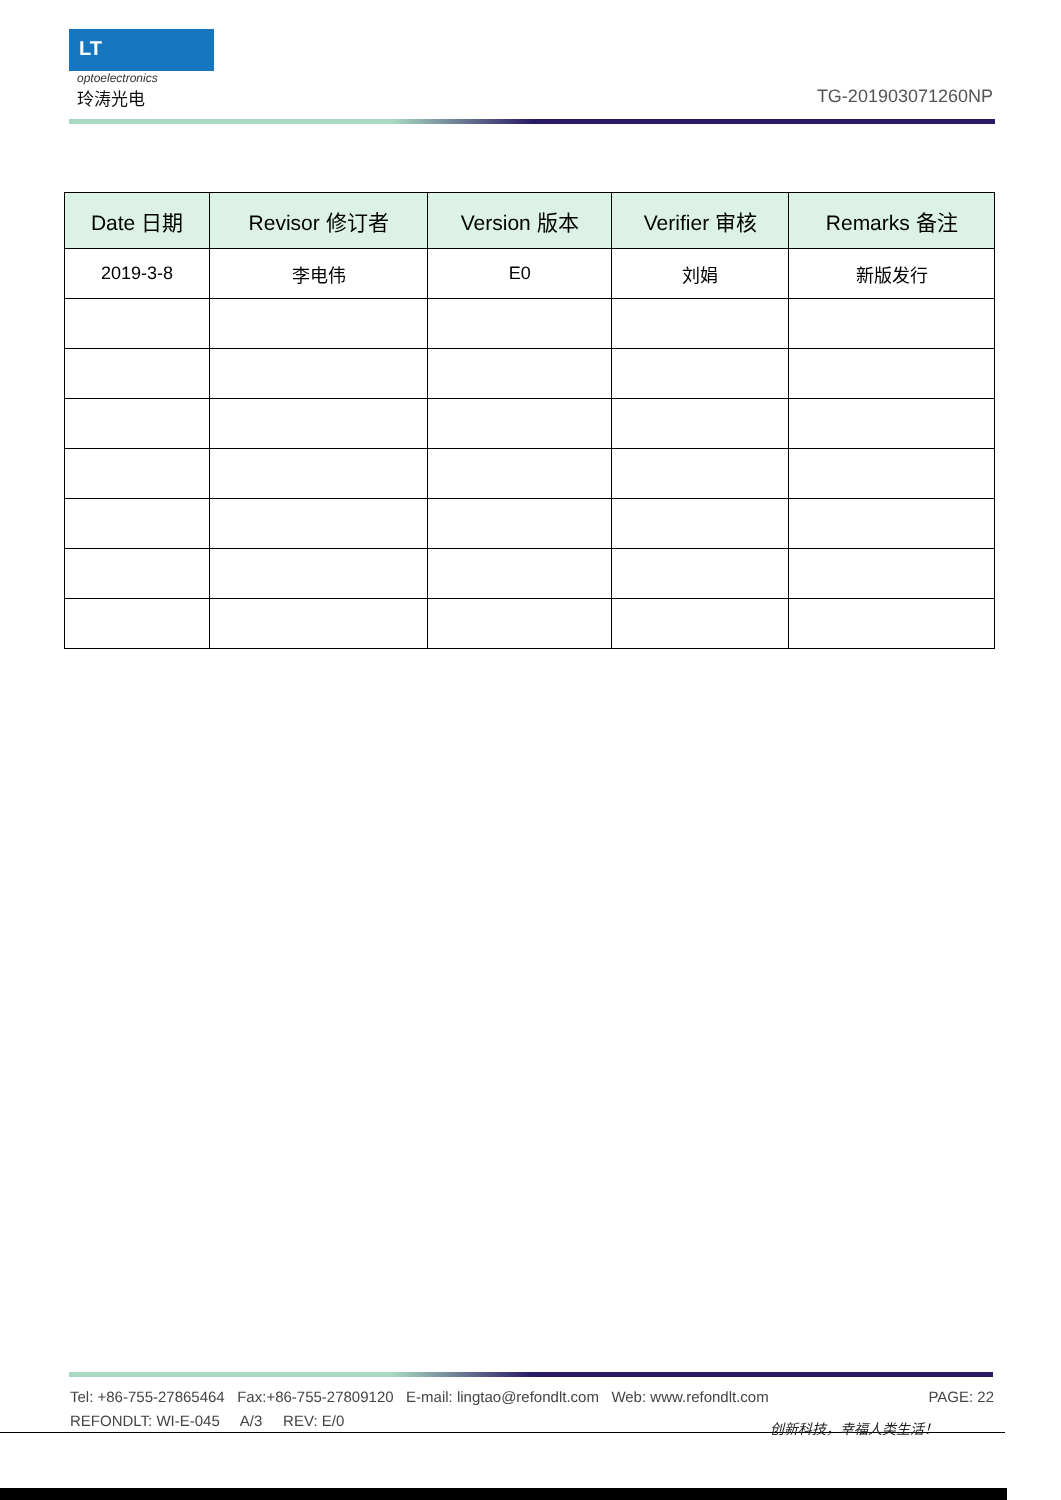LT
optoelectronics
玲涛光电
TG-201903071260NP
| Date 日期 | Revisor 修订者 | Version 版本 | Verifier 审核 | Remarks 备注 |
| --- | --- | --- | --- | --- |
| 2019-3-8 | 李电伟 | E0 | 刘娟 | 新版发行 |
PAGE: 22 Tel: +86-755-27865464 Fax:+86-755-27809120 E-mail: lingtao@refondlt.com Web: www.refondlt.com
REFONDLT: WI-E-045 A/3 REV: E/0
创新科技，幸福人类生活！